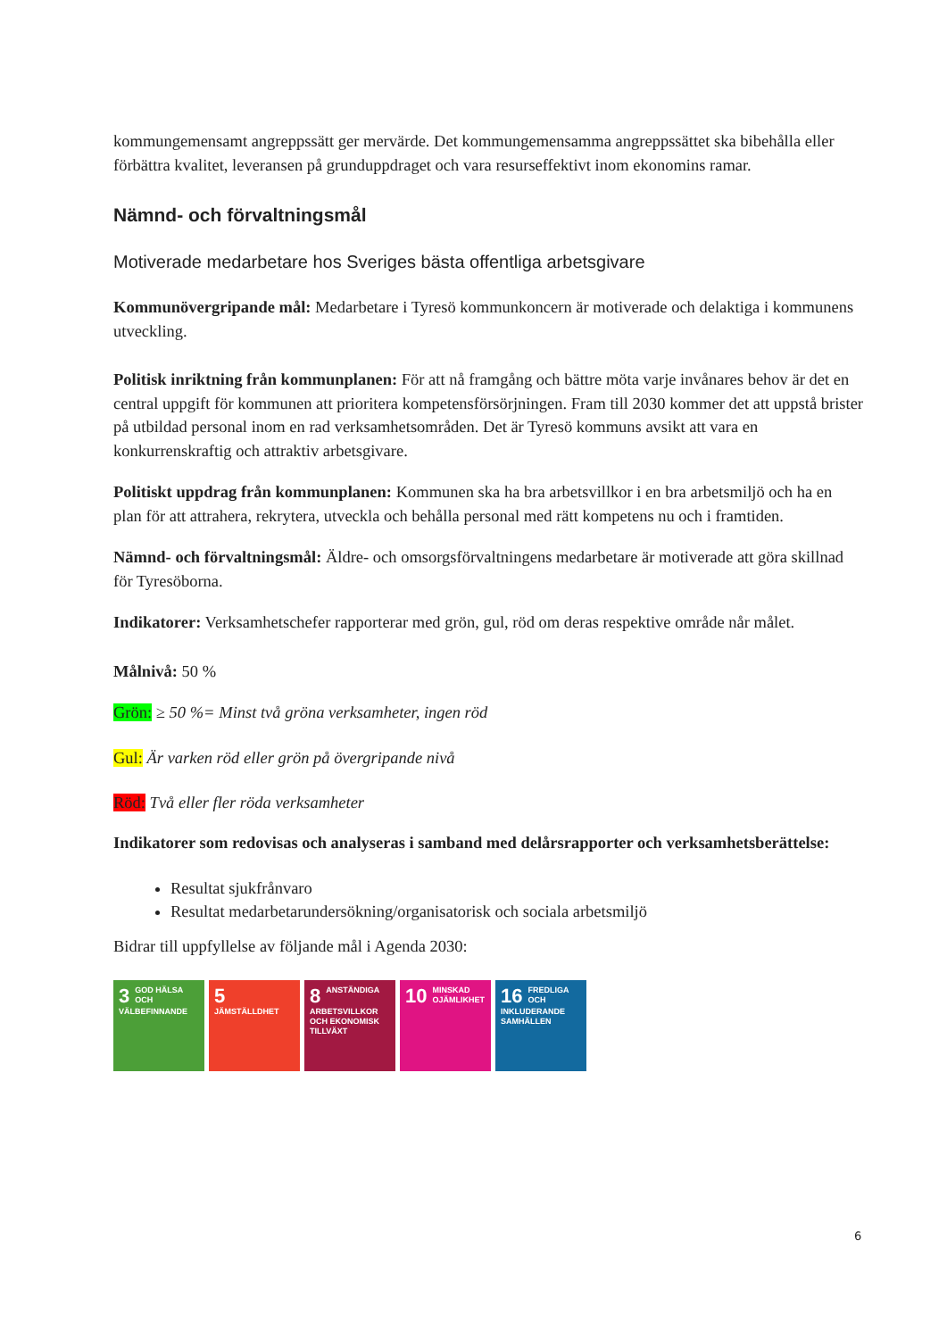kommungemensamt angreppssätt ger mervärde. Det kommungemensamma angreppssättet ska bibehålla eller förbättra kvalitet, leveransen på grunduppdraget och vara resurseffektivt inom ekonomins ramar.
Nämnd- och förvaltningsmål
Motiverade medarbetare hos Sveriges bästa offentliga arbetsgivare
Kommunövergripande mål: Medarbetare i Tyresö kommunkoncern är motiverade och delaktiga i kommunens utveckling.
Politisk inriktning från kommunplanen: För att nå framgång och bättre möta varje invånares behov är det en central uppgift för kommunen att prioritera kompetensförsörjningen. Fram till 2030 kommer det att uppstå brister på utbildad personal inom en rad verksamhetsområden. Det är Tyresö kommuns avsikt att vara en konkurrenskraftig och attraktiv arbetsgivare.
Politiskt uppdrag från kommunplanen: Kommunen ska ha bra arbetsvillkor i en bra arbetsmiljö och ha en plan för att attrahera, rekrytera, utveckla och behålla personal med rätt kompetens nu och i framtiden.
Nämnd- och förvaltningsmål: Äldre- och omsorgsförvaltningens medarbetare är motiverade att göra skillnad för Tyresöborna.
Indikatorer: Verksamhetschefer rapporterar med grön, gul, röd om deras respektive område når målet.
Målnivå: 50 %
Grön: ≥ 50 %= Minst två gröna verksamheter, ingen röd
Gul: Är varken röd eller grön på övergripande nivå
Röd: Två eller fler röda verksamheter
Indikatorer som redovisas och analyseras i samband med delårsrapporter och verksamhetsberättelse:
Resultat sjukfrånvaro
Resultat medarbetarundersökning/organisatorisk och sociala arbetsmiljö
Bidrar till uppfyllelse av följande mål i Agenda 2030:
3 GOD HÄLSA OCH VÄLBEFINNANDE
5 JÄMSTÄLLDHET
8 ANSTÄNDIGA ARBETSVILLKOR OCH EKONOMISK TILLVÄXT
10 MINSKAD OJÄMLIKHET
16 FREDLIGA OCH INKLUDERANDE SAMHÄLLEN
6